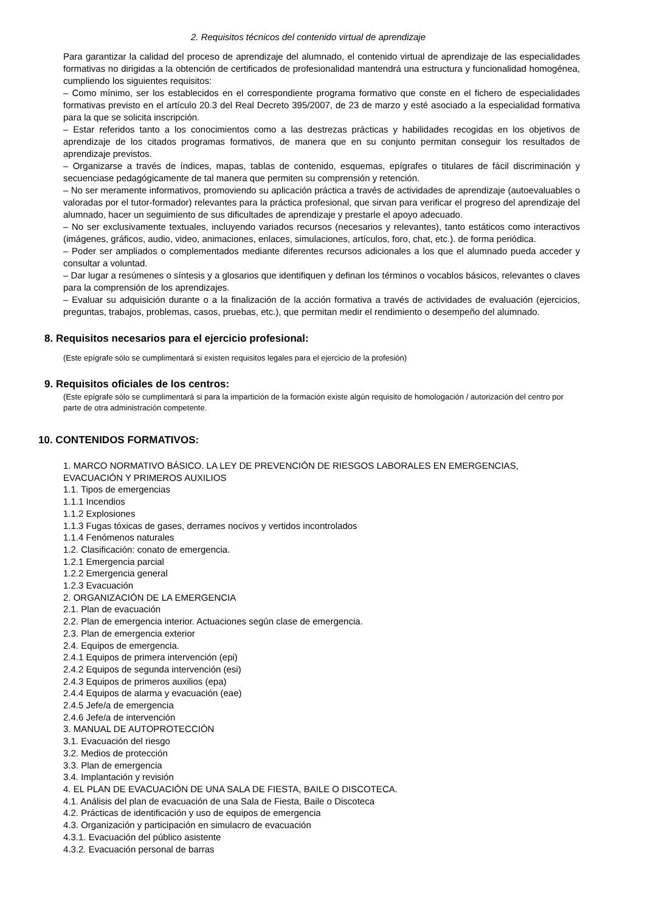2. Requisitos técnicos del contenido virtual de aprendizaje
Para garantizar la calidad del proceso de aprendizaje del alumnado, el contenido virtual de aprendizaje de las especialidades formativas no dirigidas a la obtención de certificados de profesionalidad mantendrá una estructura y funcionalidad homogénea, cumpliendo los siguientes requisitos:
– Como mínimo, ser los establecidos en el correspondiente programa formativo que conste en el fichero de especialidades formativas previsto en el artículo 20.3 del Real Decreto 395/2007, de 23 de marzo y esté asociado a la especialidad formativa para la que se solicita inscripción.
– Estar referidos tanto a los conocimientos como a las destrezas prácticas y habilidades recogidas en los objetivos de aprendizaje de los citados programas formativos, de manera que en su conjunto permitan conseguir los resultados de aprendizaje previstos.
– Organizarse a través de índices, mapas, tablas de contenido, esquemas, epígrafes o titulares de fácil discriminación y secuenciase pedagógicamente de tal manera que permiten su comprensión y retención.
– No ser meramente informativos, promoviendo su aplicación práctica a través de actividades de aprendizaje (autoevaluables o valoradas por el tutor-formador) relevantes para la práctica profesional, que sirvan para verificar el progreso del aprendizaje del alumnado, hacer un seguimiento de sus dificultades de aprendizaje y prestarle el apoyo adecuado.
– No ser exclusivamente textuales, incluyendo variados recursos (necesarios y relevantes), tanto estáticos como interactivos (imágenes, gráficos, audio, video, animaciones, enlaces, simulaciones, artículos, foro, chat, etc.). de forma periódica.
– Poder ser ampliados o complementados mediante diferentes recursos adicionales a los que el alumnado pueda acceder y consultar a voluntad.
– Dar lugar a resúmenes o síntesis y a glosarios que identifiquen y definan los términos o vocablos básicos, relevantes o claves para la comprensión de los aprendizajes.
– Evaluar su adquisición durante o a la finalización de la acción formativa a través de actividades de evaluación (ejercicios, preguntas, trabajos, problemas, casos, pruebas, etc.), que permitan medir el rendimiento o desempeño del alumnado.
8. Requisitos necesarios para el ejercicio profesional:
(Este epígrafe sólo se cumplimentará si existen requisitos legales para el ejercicio de la profesión)
9. Requisitos oficiales de los centros:
(Este epígrafe sólo se cumplimentará si para la impartición de la formación existe algún requisito de homologación / autorización del centro por parte de otra administración competente.
10. CONTENIDOS FORMATIVOS:
1. MARCO NORMATIVO BÁSICO. LA LEY DE PREVENCIÓN DE RIESGOS LABORALES EN EMERGENCIAS, EVACUACIÓN Y PRIMEROS AUXILIOS
1.1. Tipos de emergencias
1.1.1 Incendios
1.1.2 Explosiones
1.1.3 Fugas tóxicas de gases, derrames nocivos y vertidos incontrolados
1.1.4 Fenómenos naturales
1.2. Clasificación: conato de emergencia.
1.2.1 Emergencia parcial
1.2.2 Emergencia general
1.2.3 Evacuación
2. ORGANIZACIÓN DE LA EMERGENCIA
2.1. Plan de evacuación
2.2. Plan de emergencia interior. Actuaciones según clase de emergencia.
2.3. Plan de emergencia exterior
2.4. Equipos de emergencia.
2.4.1 Equipos de primera intervención (epi)
2.4.2 Equipos de segunda intervención (esi)
2.4.3 Equipos de primeros auxilios (epa)
2.4.4 Equipos de alarma y evacuación (eae)
2.4.5 Jefe/a de emergencia
2.4.6 Jefe/a de intervención
3. MANUAL DE AUTOPROTECCIÓN
3.1. Evacuación del riesgo
3.2. Medios de protección
3.3. Plan de emergencia
3.4. Implantación y revisión
4. EL PLAN DE EVACUACIÓN DE UNA SALA DE FIESTA, BAILE O DISCOTECA.
4.1. Análisis del plan de evacuación de una Sala de Fiesta, Baile o Discoteca
4.2. Prácticas de identificación y uso de equipos de emergencia
4.3. Organización y participación en simulacro de evacuación
4.3.1. Evacuación del público asistente
4.3.2. Evacuación personal de barras